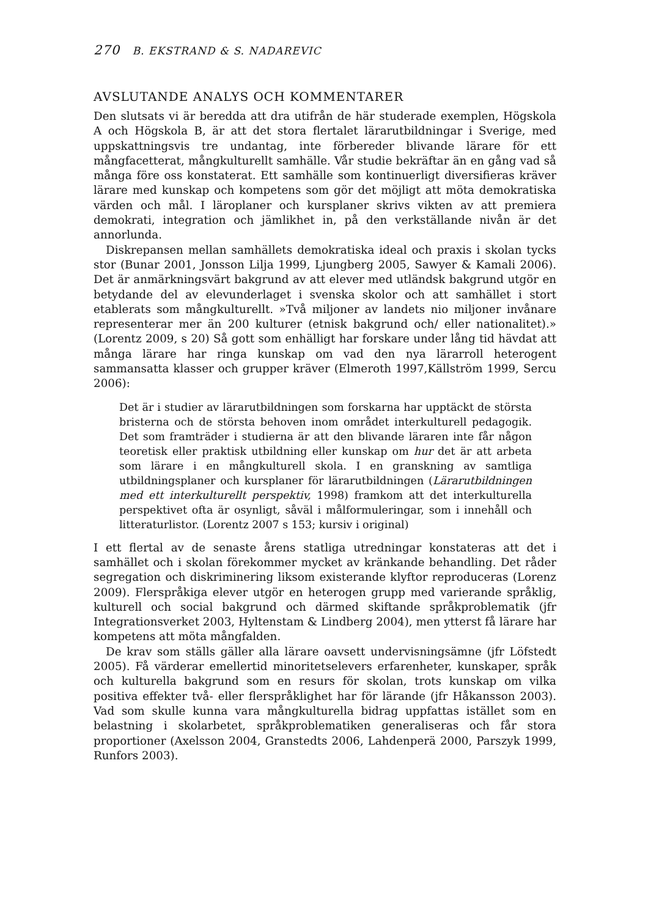270 B. EKSTRAND & S. NADAREVIC
AVSLUTANDE ANALYS OCH KOMMENTARER
Den slutsats vi är beredda att dra utifrån de här studerade exemplen, Högskola A och Högskola B, är att det stora flertalet lärarutbildningar i Sverige, med uppskattningsvis tre undantag, inte förbereder blivande lärare för ett mångfacetterat, mångkulturellt samhälle. Vår studie bekräftar än en gång vad så många före oss konstaterat. Ett samhälle som kontinuerligt diversifieras kräver lärare med kunskap och kompetens som gör det möjligt att möta demokratiska värden och mål. I läroplaner och kursplaner skrivs vikten av att premiera demokrati, integration och jämlikhet in, på den verkställande nivån är det annorlunda.
Diskrepansen mellan samhällets demokratiska ideal och praxis i skolan tycks stor (Bunar 2001, Jonsson Lilja 1999, Ljungberg 2005, Sawyer & Kamali 2006). Det är anmärkningsvärt bakgrund av att elever med utländsk bakgrund utgör en betydande del av elevunderlaget i svenska skolor och att samhället i stort etablerats som mångkulturellt. »Två miljoner av landets nio miljoner invånare representerar mer än 200 kulturer (etnisk bakgrund och/ eller nationalitet).» (Lorentz 2009, s 20) Så gott som enhälligt har forskare under lång tid hävdat att många lärare har ringa kunskap om vad den nya lärarroll heterogent sammansatta klasser och grupper kräver (Elmeroth 1997,Källström 1999, Sercu 2006):
Det är i studier av lärarutbildningen som forskarna har upptäckt de största bristerna och de största behoven inom området interkulturell pedagogik. Det som framträder i studierna är att den blivande läraren inte får någon teoretisk eller praktisk utbildning eller kunskap om hur det är att arbeta som lärare i en mångkulturell skola. I en granskning av samtliga utbildningsplaner och kursplaner för lärarutbildningen (Lärarutbildningen med ett interkulturellt perspektiv, 1998) framkom att det interkulturella perspektivet ofta är osynligt, såväl i målformuleringar, som i innehåll och litteraturlistor. (Lorentz 2007 s 153; kursiv i original)
I ett flertal av de senaste årens statliga utredningar konstateras att det i samhället och i skolan förekommer mycket av kränkande behandling. Det råder segregation och diskriminering liksom existerande klyftor reproduceras (Lorenz 2009). Flerspråkiga elever utgör en heterogen grupp med varierande språklig, kulturell och social bakgrund och därmed skiftande språkproblematik (jfr Integrationsverket 2003, Hyltenstam & Lindberg 2004), men ytterst få lärare har kompetens att möta mångfalden.
De krav som ställs gäller alla lärare oavsett undervisningsämne (jfr Löfstedt 2005). Få värderar emellertid minoritetselevers erfarenheter, kunskaper, språk och kulturella bakgrund som en resurs för skolan, trots kunskap om vilka positiva effekter två- eller flerspråklighet har för lärande (jfr Håkansson 2003). Vad som skulle kunna vara mångkulturella bidrag uppfattas istället som en belastning i skolarbetet, språkproblematiken generaliseras och får stora proportioner (Axelsson 2004, Granstedts 2006, Lahdenperä 2000, Parszyk 1999, Runfors 2003).